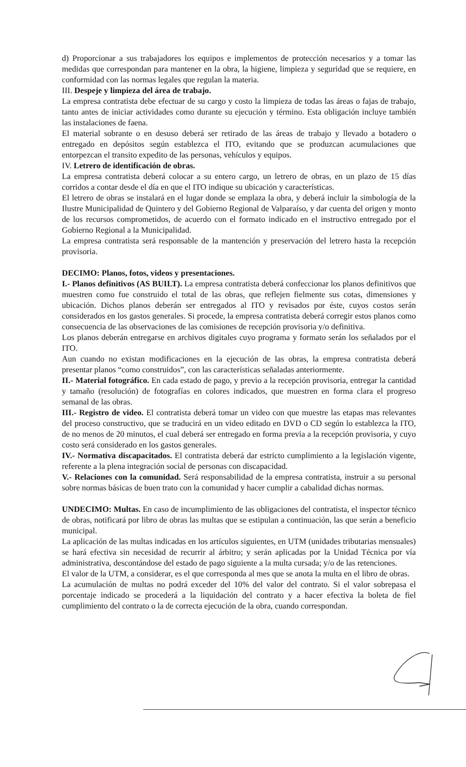d) Proporcionar a sus trabajadores los equipos e implementos de protección necesarios y a tomar las medidas que correspondan para mantener en la obra, la higiene, limpieza y seguridad que se requiere, en conformidad con las normas legales que regulan la materia.
III. Despeje y limpieza del área de trabajo.
La empresa contratista debe efectuar de su cargo y costo la limpieza de todas las áreas o fajas de trabajo, tanto antes de iniciar actividades como durante su ejecución y término. Esta obligación incluye también las instalaciones de faena.
El material sobrante o en desuso deberá ser retirado de las áreas de trabajo y llevado a botadero o entregado en depósitos según establezca el ITO, evitando que se produzcan acumulaciones que entorpezcan el transito expedito de las personas, vehículos y equipos.
IV. Letrero de identificación de obras.
La empresa contratista deberá colocar a su entero cargo, un letrero de obras, en un plazo de 15 días corridos a contar desde el día en que el ITO indique su ubicación y características.
El letrero de obras se instalará en el lugar donde se emplaza la obra, y deberá incluir la simbología de la Ilustre Municipalidad de Quintero y del Gobierno Regional de Valparaíso, y dar cuenta del origen y monto de los recursos comprometidos, de acuerdo con el formato indicado en el instructivo entregado por el Gobierno Regional a la Municipalidad.
La empresa contratista será responsable de la mantención y preservación del letrero hasta la recepción provisoria.
DECIMO: Planos, fotos, videos y presentaciones.
I.- Planos definitivos (AS BUILT). La empresa contratista deberá confeccionar los planos definitivos que muestren como fue construido el total de las obras, que reflejen fielmente sus cotas, dimensiones y ubicación. Dichos planos deberán ser entregados al ITO y revisados por éste, cuyos costos serán considerados en los gastos generales. Si procede, la empresa contratista deberá corregir estos planos como consecuencia de las observaciones de las comisiones de recepción provisoria y/o definitiva.
Los planos deberán entregarse en archivos digitales cuyo programa y formato serán los señalados por el ITO.
Aun cuando no existan modificaciones en la ejecución de las obras, la empresa contratista deberá presentar planos “como construidos”, con las características señaladas anteriormente.
II.- Material fotográfico. En cada estado de pago, y previo a la recepción provisoria, entregar la cantidad y tamaño (resolución) de fotografías en colores indicados, que muestren en forma clara el progreso semanal de las obras.
III.- Registro de video. El contratista deberá tomar un video con que muestre las etapas mas relevantes del proceso constructivo, que se traducirá en un video editado en DVD o CD según lo establezca la ITO, de no menos de 20 minutos, el cual deberá ser entregado en forma previa a la recepción provisoria, y cuyo costo será considerado en los gastos generales.
IV.- Normativa discapacitados. El contratista deberá dar estricto cumplimiento a la legislación vigente, referente a la plena integración social de personas con discapacidad.
V.- Relaciones con la comunidad. Será responsabilidad de la empresa contratista, instruir a su personal sobre normas básicas de buen trato con la comunidad y hacer cumplir a cabalidad dichas normas.
UNDECIMO: Multas. En caso de incumplimiento de las obligaciones del contratista, el inspector técnico de obras, notificará por libro de obras las multas que se estipulan a continuación, las que serán a beneficio municipal.
La aplicación de las multas indicadas en los artículos siguientes, en UTM (unidades tributarias mensuales) se hará efectiva sin necesidad de recurrir al árbitro; y serán aplicadas por la Unidad Técnica por vía administrativa, descontándose del estado de pago siguiente a la multa cursada; y/o de las retenciones.
El valor de la UTM, a considerar, es el que corresponda al mes que se anota la multa en el libro de obras.
La acumulación de multas no podrá exceder del 10% del valor del contrato. Si el valor sobrepasa el porcentaje indicado se procederá a la liquidación del contrato y a hacer efectiva la boleta de fiel cumplimiento del contrato o la de correcta ejecución de la obra, cuando correspondan.